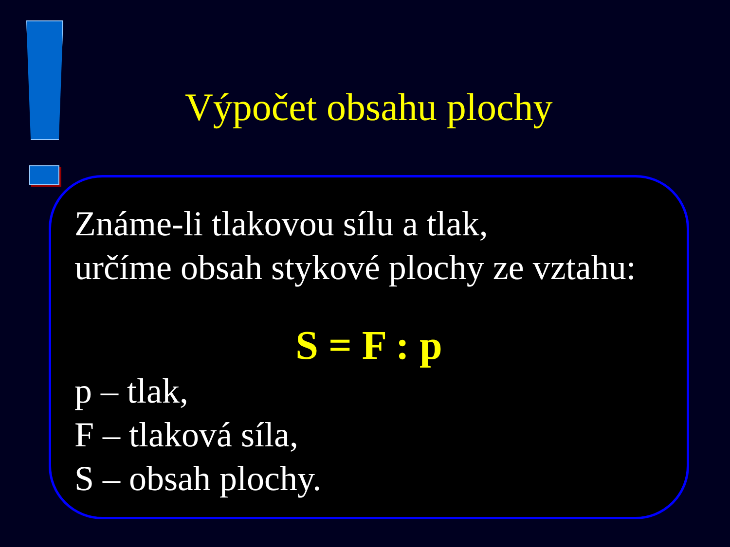Výpočet obsahu plochy
Známe-li tlakovou sílu a tlak,
určíme obsah stykové plochy ze vztahu:
S = F : p
p – tlak,
F – tlaková síla,
S – obsah plochy.